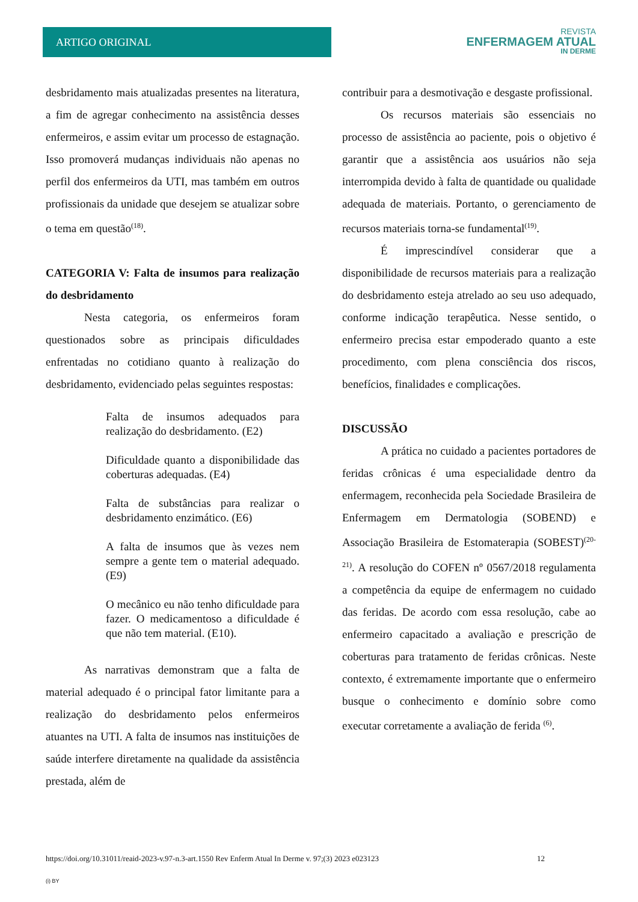ARTIGO ORIGINAL
REVISTA
ENFERMAGEM ATUAL
IN DERME
desbridamento mais atualizadas presentes na literatura, a fim de agregar conhecimento na assistência desses enfermeiros, e assim evitar um processo de estagnação. Isso promoverá mudanças individuais não apenas no perfil dos enfermeiros da UTI, mas também em outros profissionais da unidade que desejem se atualizar sobre o tema em questão<sup>(18)</sup>.
CATEGORIA V: Falta de insumos para realização do desbridamento
Nesta categoria, os enfermeiros foram questionados sobre as principais dificuldades enfrentadas no cotidiano quanto à realização do desbridamento, evidenciado pelas seguintes respostas:
Falta de insumos adequados para realização do desbridamento. (E2)
Dificuldade quanto a disponibilidade das coberturas adequadas. (E4)
Falta de substâncias para realizar o desbridamento enzimático. (E6)
A falta de insumos que às vezes nem sempre a gente tem o material adequado. (E9)
O mecânico eu não tenho dificuldade para fazer. O medicamentoso a dificuldade é que não tem material. (E10).
As narrativas demonstram que a falta de material adequado é o principal fator limitante para a realização do desbridamento pelos enfermeiros atuantes na UTI. A falta de insumos nas instituições de saúde interfere diretamente na qualidade da assistência prestada, além de
contribuir para a desmotivação e desgaste profissional.
Os recursos materiais são essenciais no processo de assistência ao paciente, pois o objetivo é garantir que a assistência aos usuários não seja interrompida devido à falta de quantidade ou qualidade adequada de materiais. Portanto, o gerenciamento de recursos materiais torna-se fundamental<sup>(19)</sup>.
É imprescindível considerar que a disponibilidade de recursos materiais para a realização do desbridamento esteja atrelado ao seu uso adequado, conforme indicação terapêutica. Nesse sentido, o enfermeiro precisa estar empoderado quanto a este procedimento, com plena consciência dos riscos, benefícios, finalidades e complicações.
DISCUSSÃO
A prática no cuidado a pacientes portadores de feridas crônicas é uma especialidade dentro da enfermagem, reconhecida pela Sociedade Brasileira de Enfermagem em Dermatologia (SOBEND) e Associação Brasileira de Estomaterapia (SOBEST)<sup>(20-21)</sup>. A resolução do COFEN nº 0567/2018 regulamenta a competência da equipe de enfermagem no cuidado das feridas. De acordo com essa resolução, cabe ao enfermeiro capacitado a avaliação e prescrição de coberturas para tratamento de feridas crônicas. Neste contexto, é extremamente importante que o enfermeiro busque o conhecimento e domínio sobre como executar corretamente a avaliação de ferida <sup>(6)</sup>.
https://doi.org/10.31011/reaid-2023-v.97-n.3-art.1550 Rev Enferm Atual In Derme v. 97;(3) 2023 e023123 12
(i) BY